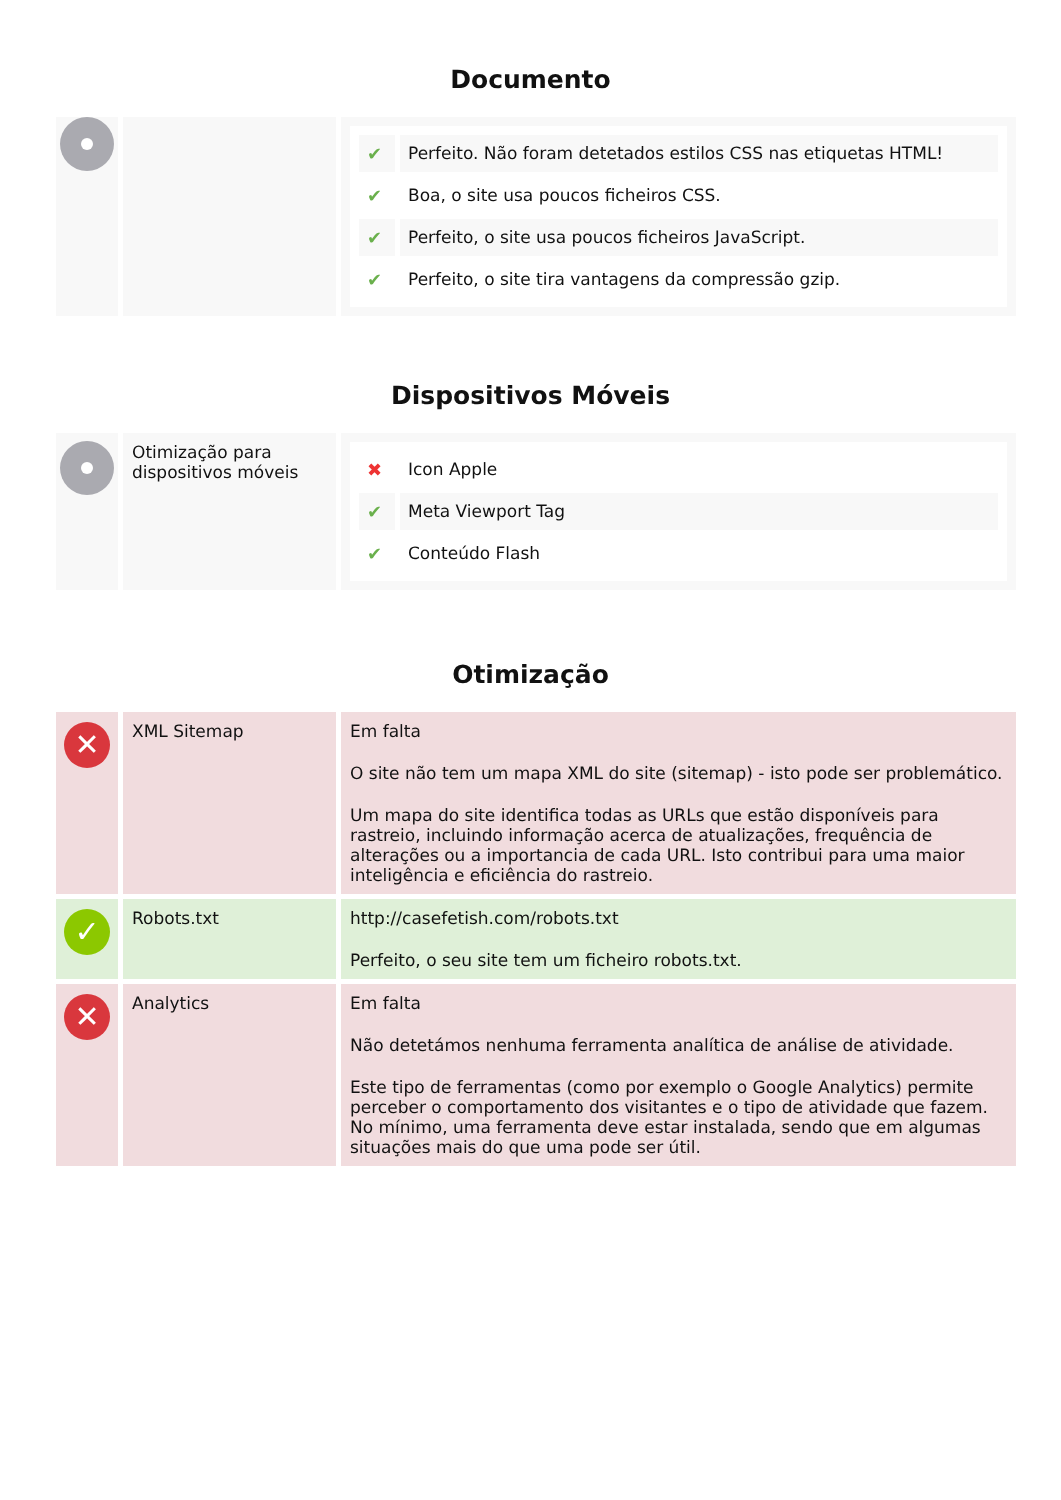Documento
| | | / ✔ / Perfeito. Não foram detetados estilos CSS nas etiquetas HTML! / / ✔ / Boa, o site usa poucos ficheiros CSS. / / ✔ / Perfeito, o site usa poucos ficheiros JavaScript. / / ✔ / Perfeito, o site tira vantagens da compressão gzip. / |
Dispositivos Móveis
| | Otimização para dispositivos móveis | / ✖ / Icon Apple / / ✔ / Meta Viewport Tag / / ✔ / Conteúdo Flash / |
Otimização
| ✕ | XML Sitemap | Em falta O site não tem um mapa XML do site (sitemap) - isto pode ser problemático. Um mapa do site identifica todas as URLs que estão disponíveis para rastreio, incluindo informação acerca de atualizações, frequência de alterações ou a importancia de cada URL. Isto contribui para uma maior inteligência e eficiência do rastreio. |
| ✓ | Robots.txt | http://casefetish.com/robots.txt Perfeito, o seu site tem um ficheiro robots.txt. |
| ✕ | Analytics | Em falta Não detetámos nenhuma ferramenta analítica de análise de atividade. Este tipo de ferramentas (como por exemplo o Google Analytics) permite perceber o comportamento dos visitantes e o tipo de atividade que fazem. No mínimo, uma ferramenta deve estar instalada, sendo que em algumas situações mais do que uma pode ser útil. |